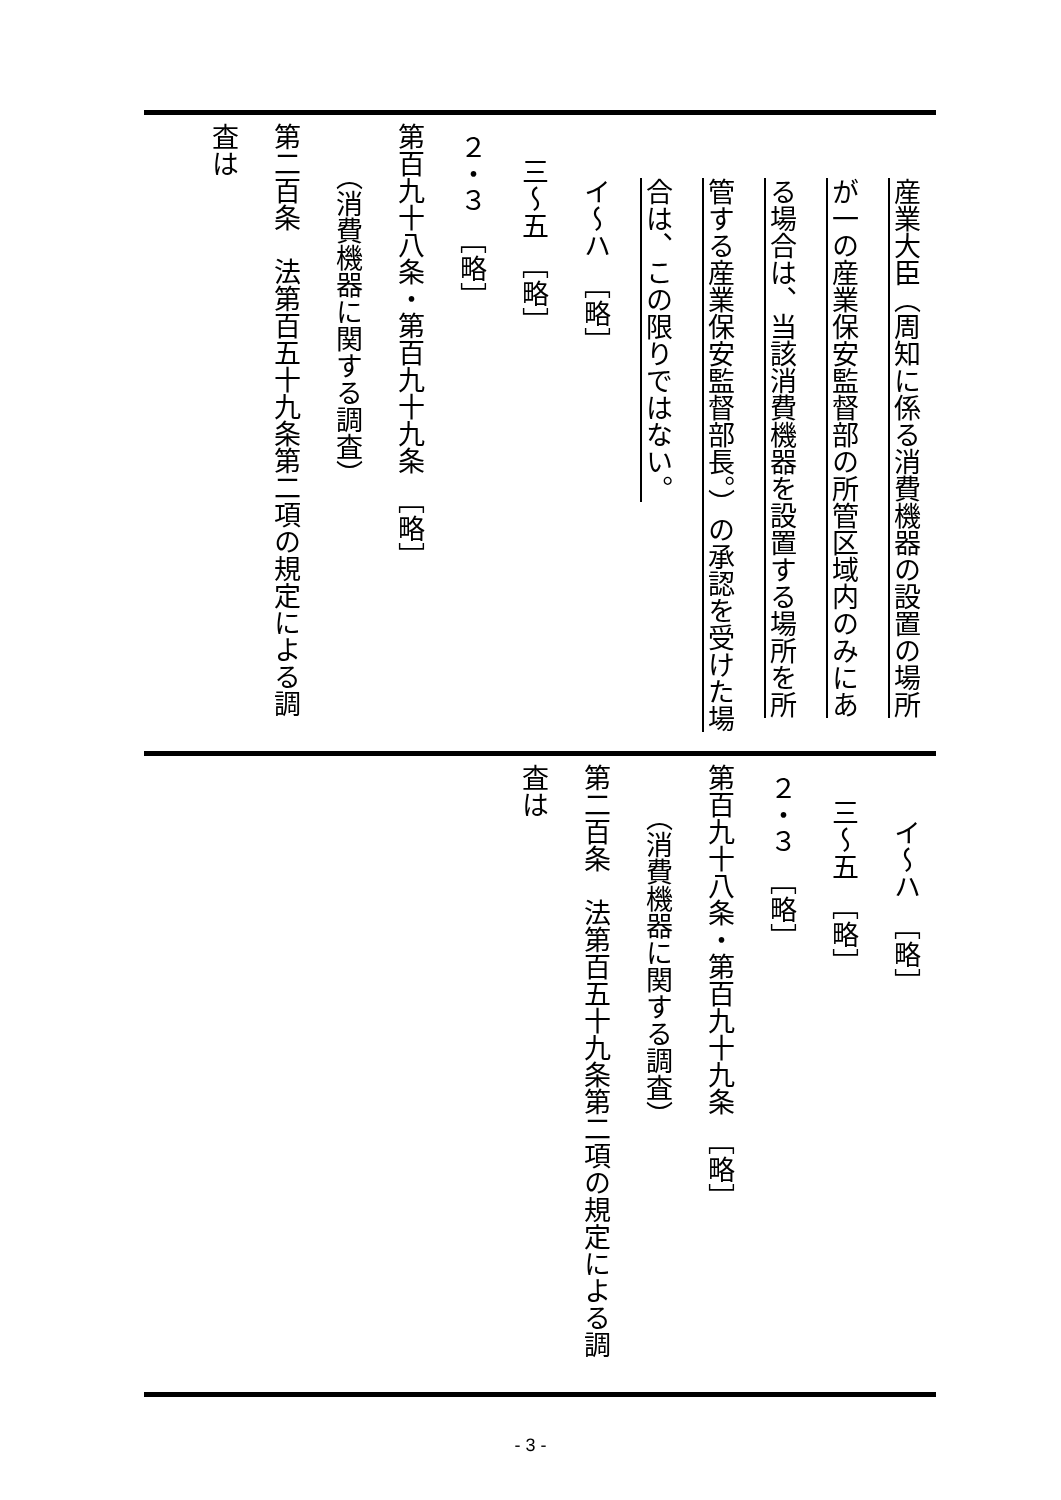| 産業大臣（周知に係る消費機器の設置の場所が一の産業保安監督部の所管区域内のみにある場合は、当該消費機器を設置する場所を所管する産業保安監督部長。）の承認を受けた場合は、この限りではない。 イ～ハ ［略］ 三～五 ［略］ ２・３ ［略］ 第百九十八条・第百九十九条 ［略］ （消費機器に関する調査） 第二百条 法第百五十九条第二項の規定による調査は |
| イ～ハ ［略］ 三～五 ［略］ ２・３ ［略］ 第百九十八条・第百九十九条 ［略］ （消費機器に関する調査） 第二百条 法第百五十九条第二項の規定による調査は |
- 3 -